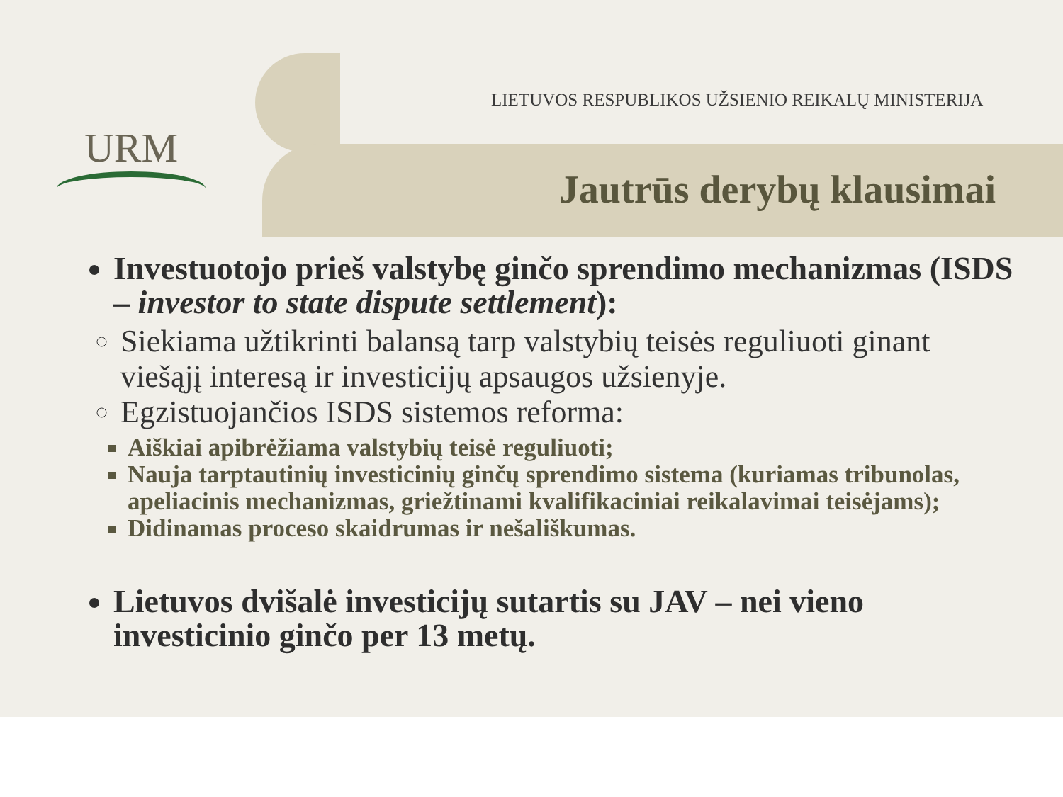URM
LIETUVOS RESPUBLIKOS UŽSIENIO REIKALŲ MINISTERIJA
Jautrūs derybų klausimai
Investuotojo prieš valstybę ginčo sprendimo mechanizmas (ISDS – investor to state dispute settlement):
Siekiama užtikrinti balansą tarp valstybių teisės reguliuoti ginant viešąjį interesą ir investicijų apsaugos užsienyje.
Egzistuojančios ISDS sistemos reforma:
Aiškiai apibrėžiama valstybių teisė reguliuoti;
Nauja tarptautinių investicinių ginčų sprendimo sistema (kuriamas tribunolas, apeliacinis mechanizmas, griežtinami kvalifikaciniai reikalavimai teisėjams);
Didinamas proceso skaidrumas ir nešališkumas.
Lietuvos dvišalė investicijų sutartis su JAV – nei vieno investicinio ginčo per 13 metų.